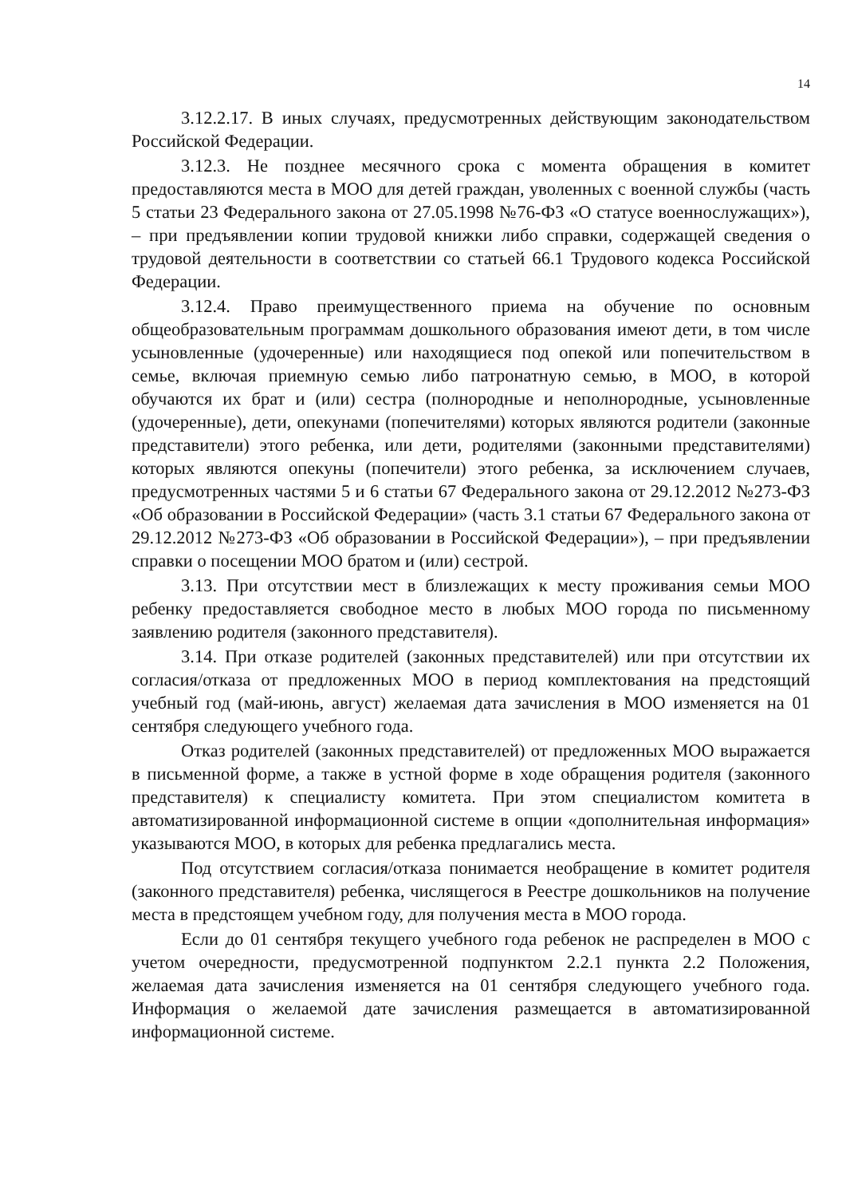14
3.12.2.17. В иных случаях, предусмотренных действующим законодательством Российской Федерации.
3.12.3. Не позднее месячного срока с момента обращения в комитет предоставляются места в МОО для детей граждан, уволенных с военной службы (часть 5 статьи 23 Федерального закона от 27.05.1998 №76-ФЗ «О статусе военнослужащих»), – при предъявлении копии трудовой книжки либо справки, содержащей сведения о трудовой деятельности в соответствии со статьей 66.1 Трудового кодекса Российской Федерации.
3.12.4. Право преимущественного приема на обучение по основным общеобразовательным программам дошкольного образования имеют дети, в том числе усыновленные (удочеренные) или находящиеся под опекой или попечительством в семье, включая приемную семью либо патронатную семью, в МОО, в которой обучаются их брат и (или) сестра (полнородные и неполнородные, усыновленные (удочеренные), дети, опекунами (попечителями) которых являются родители (законные представители) этого ребенка, или дети, родителями (законными представителями) которых являются опекуны (попечители) этого ребенка, за исключением случаев, предусмотренных частями 5 и 6 статьи 67 Федерального закона от 29.12.2012 №273-ФЗ «Об образовании в Российской Федерации» (часть 3.1 статьи 67 Федерального закона от 29.12.2012 №273-ФЗ «Об образовании в Российской Федерации»), – при предъявлении справки о посещении МОО братом и (или) сестрой.
3.13. При отсутствии мест в близлежащих к месту проживания семьи МОО ребенку предоставляется свободное место в любых МОО города по письменному заявлению родителя (законного представителя).
3.14. При отказе родителей (законных представителей) или при отсутствии их согласия/отказа от предложенных МОО в период комплектования на предстоящий учебный год (май-июнь, август) желаемая дата зачисления в МОО изменяется на 01 сентября следующего учебного года.
Отказ родителей (законных представителей) от предложенных МОО выражается в письменной форме, а также в устной форме в ходе обращения родителя (законного представителя) к специалисту комитета. При этом специалистом комитета в автоматизированной информационной системе в опции «дополнительная информация» указываются МОО, в которых для ребенка предлагались места.
Под отсутствием согласия/отказа понимается необращение в комитет родителя (законного представителя) ребенка, числящегося в Реестре дошкольников на получение места в предстоящем учебном году, для получения места в МОО города.
Если до 01 сентября текущего учебного года ребенок не распределен в МОО с учетом очередности, предусмотренной подпунктом 2.2.1 пункта 2.2 Положения, желаемая дата зачисления изменяется на 01 сентября следующего учебного года. Информация о желаемой дате зачисления размещается в автоматизированной информационной системе.